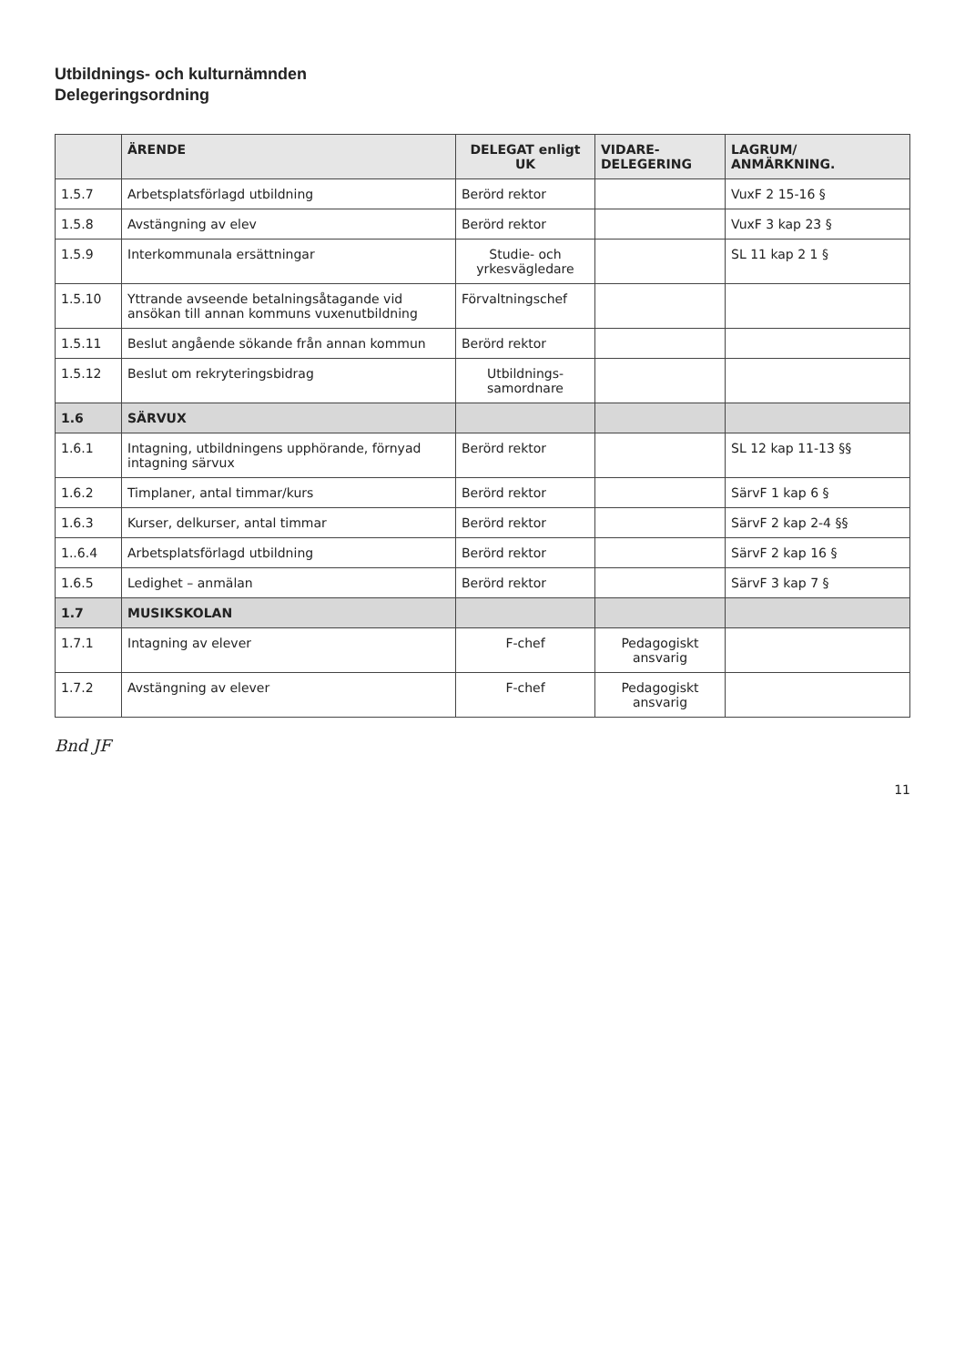Utbildnings- och kulturnämnden
Delegeringsordning
| | ÄRENDE | DELEGAT enligt UK | VIDARE-DELEGERING | LAGRUM/ ANMÄRKNING. |
| --- | --- | --- | --- | --- |
| 1.5.7 | Arbetsplatsförlagd utbildning | Berörd rektor | | VuxF 2 15-16 § |
| 1.5.8 | Avstängning av elev | Berörd rektor | | VuxF 3 kap 23 § |
| 1.5.9 | Interkommunala ersättningar | Studie- och yrkesvägledare | | SL 11 kap 2 1 § |
| 1.5.10 | Yttrande avseende betalningsåtagande vid ansökan till annan kommuns vuxenutbildning | Förvaltningschef | | |
| 1.5.11 | Beslut angående sökande från annan kommun | Berörd rektor | | |
| 1.5.12 | Beslut om rekryteringsbidrag | Utbildnings-samordnare | | |
| 1.6 | SÄRVUX | | | |
| 1.6.1 | Intagning, utbildningens upphörande, förnyad intagning särvux | Berörd rektor | | SL 12 kap 11-13 §§ |
| 1.6.2 | Timplaner, antal timmar/kurs | Berörd rektor | | SärvF 1 kap 6 § |
| 1.6.3 | Kurser, delkurser, antal timmar | Berörd rektor | | SärvF 2 kap 2-4 §§ |
| 1..6.4 | Arbetsplatsförlagd utbildning | Berörd rektor | | SärvF 2 kap 16 § |
| 1.6.5 | Ledighet – anmälan | Berörd rektor | | SärvF 3 kap 7 § |
| 1.7 | MUSIKSKOLAN | | | |
| 1.7.1 | Intagning av elever | F-chef | Pedagogiskt ansvarig | |
| 1.7.2 | Avstängning av elever | F-chef | Pedagogiskt ansvarig | |
Bnd JF
11